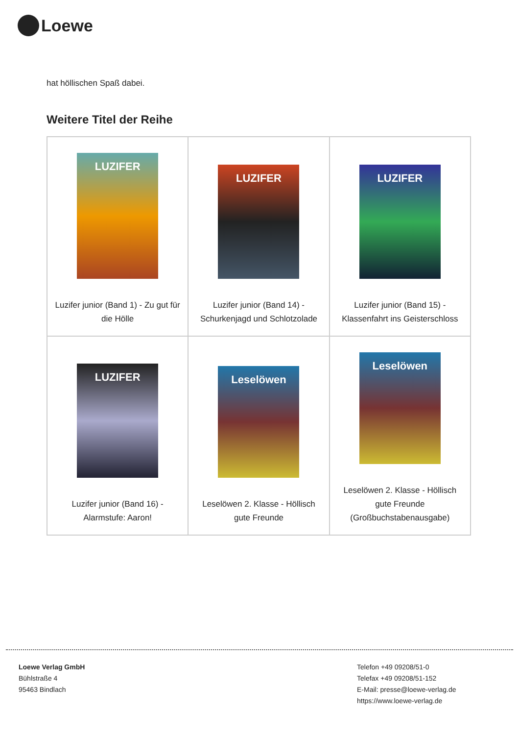Loewe
hat höllischen Spaß dabei.
Weitere Titel der Reihe
| LUZIFER Luzifer junior (Band 1) - Zu gut für die Hölle | LUZIFER Luzifer junior (Band 14) - Schurkenjagd und Schlotzolade | LUZIFER Luzifer junior (Band 15) - Klassenfahrt ins Geisterschloss |
| LUZIFER Luzifer junior (Band 16) - Alarmstufe: Aaron! | Leselöwen Leselöwen 2. Klasse - Höllisch gute Freunde | Leselöwen Leselöwen 2. Klasse - Höllisch gute Freunde (Großbuchstabenausgabe) |
Loewe Verlag GmbH
Bühlstraße 4
95463 Bindlach
Telefon +49 09208/51-0
Telefax +49 09208/51-152
E-Mail: presse@loewe-verlag.de
https://www.loewe-verlag.de